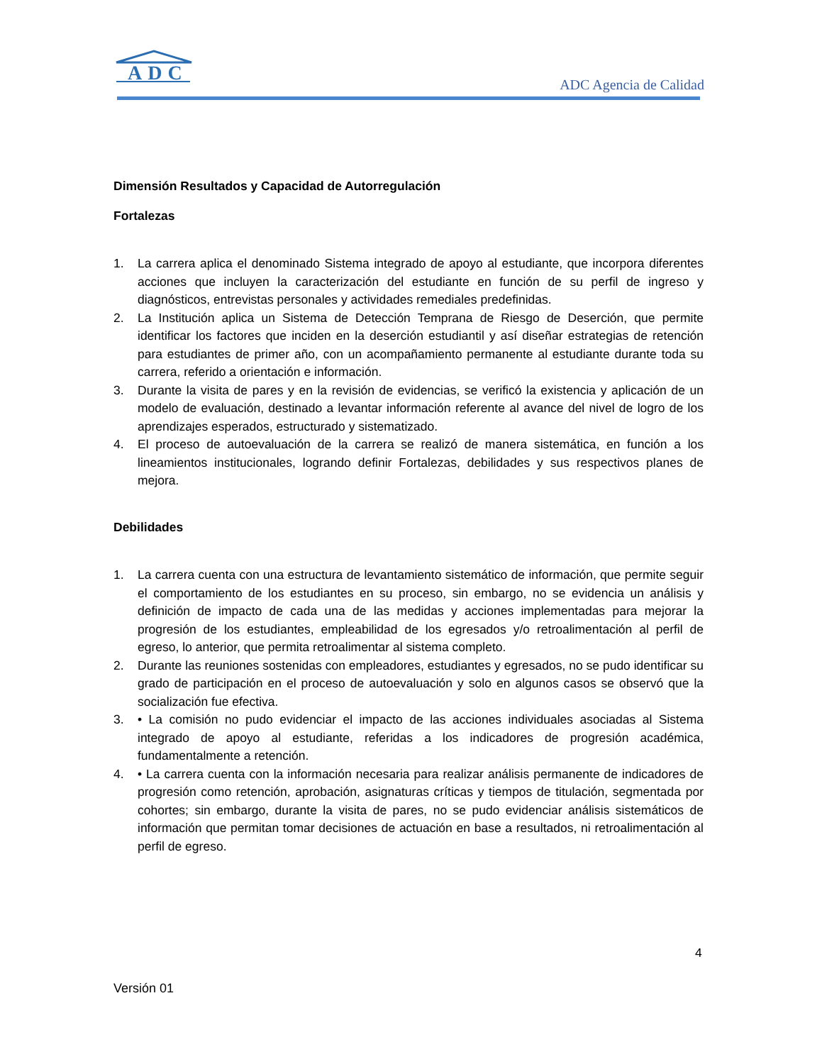ADC
ADC Agencia de Calidad
Dimensión Resultados y Capacidad de Autorregulación
Fortalezas
1. La carrera aplica el denominado Sistema integrado de apoyo al estudiante, que incorpora diferentes acciones que incluyen la caracterización del estudiante en función de su perfil de ingreso y diagnósticos, entrevistas personales y actividades remediales predefinidas.
2. La Institución aplica un Sistema de Detección Temprana de Riesgo de Deserción, que permite identificar los factores que inciden en la deserción estudiantil y así diseñar estrategias de retención para estudiantes de primer año, con un acompañamiento permanente al estudiante durante toda su carrera, referido a orientación e información.
3. Durante la visita de pares y en la revisión de evidencias, se verificó la existencia y aplicación de un modelo de evaluación, destinado a levantar información referente al avance del nivel de logro de los aprendizajes esperados, estructurado y sistematizado.
4. El proceso de autoevaluación de la carrera se realizó de manera sistemática, en función a los lineamientos institucionales, logrando definir Fortalezas, debilidades y sus respectivos planes de mejora.
Debilidades
1. La carrera cuenta con una estructura de levantamiento sistemático de información, que permite seguir el comportamiento de los estudiantes en su proceso, sin embargo, no se evidencia un análisis y definición de impacto de cada una de las medidas y acciones implementadas para mejorar la progresión de los estudiantes, empleabilidad de los egresados y/o retroalimentación al perfil de egreso, lo anterior, que permita retroalimentar al sistema completo.
2. Durante las reuniones sostenidas con empleadores, estudiantes y egresados, no se pudo identificar su grado de participación en el proceso de autoevaluación y solo en algunos casos se observó que la socialización fue efectiva.
3. • La comisión no pudo evidenciar el impacto de las acciones individuales asociadas al Sistema integrado de apoyo al estudiante, referidas a los indicadores de progresión académica, fundamentalmente a retención.
4. • La carrera cuenta con la información necesaria para realizar análisis permanente de indicadores de progresión como retención, aprobación, asignaturas críticas y tiempos de titulación, segmentada por cohortes; sin embargo, durante la visita de pares, no se pudo evidenciar análisis sistemáticos de información que permitan tomar decisiones de actuación en base a resultados, ni retroalimentación al perfil de egreso.
4
Versión 01